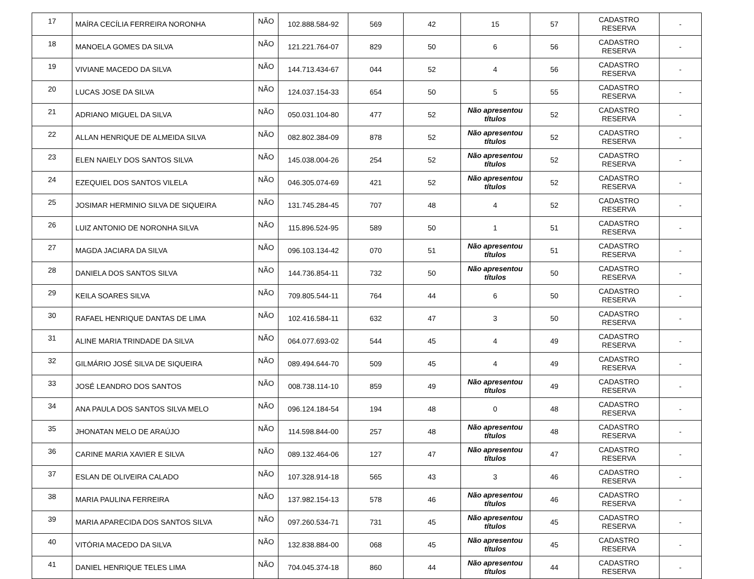| 17 | MAÍRA CECÍLIA FERREIRA NORONHA | NÃO | 102.888.584-92 | 569 | 42 | 15 | 57 | CADASTRO RESERVA | - |
| 18 | MANOELA GOMES DA SILVA | NÃO | 121.221.764-07 | 829 | 50 | 6 | 56 | CADASTRO RESERVA | - |
| 19 | VIVIANE MACEDO DA SILVA | NÃO | 144.713.434-67 | 044 | 52 | 4 | 56 | CADASTRO RESERVA | - |
| 20 | LUCAS JOSE DA SILVA | NÃO | 124.037.154-33 | 654 | 50 | 5 | 55 | CADASTRO RESERVA | - |
| 21 | ADRIANO MIGUEL DA SILVA | NÃO | 050.031.104-80 | 477 | 52 | Não apresentou títulos | 52 | CADASTRO RESERVA | - |
| 22 | ALLAN HENRIQUE DE ALMEIDA SILVA | NÃO | 082.802.384-09 | 878 | 52 | Não apresentou títulos | 52 | CADASTRO RESERVA | - |
| 23 | ELEN NAIELY DOS SANTOS SILVA | NÃO | 145.038.004-26 | 254 | 52 | Não apresentou títulos | 52 | CADASTRO RESERVA | - |
| 24 | EZEQUIEL DOS SANTOS VILELA | NÃO | 046.305.074-69 | 421 | 52 | Não apresentou títulos | 52 | CADASTRO RESERVA | - |
| 25 | JOSIMAR HERMINIO SILVA DE SIQUEIRA | NÃO | 131.745.284-45 | 707 | 48 | 4 | 52 | CADASTRO RESERVA | - |
| 26 | LUIZ ANTONIO DE NORONHA SILVA | NÃO | 115.896.524-95 | 589 | 50 | 1 | 51 | CADASTRO RESERVA | - |
| 27 | MAGDA JACIARA DA SILVA | NÃO | 096.103.134-42 | 070 | 51 | Não apresentou títulos | 51 | CADASTRO RESERVA | - |
| 28 | DANIELA DOS SANTOS SILVA | NÃO | 144.736.854-11 | 732 | 50 | Não apresentou títulos | 50 | CADASTRO RESERVA | - |
| 29 | KEILA SOARES SILVA | NÃO | 709.805.544-11 | 764 | 44 | 6 | 50 | CADASTRO RESERVA | - |
| 30 | RAFAEL HENRIQUE DANTAS DE LIMA | NÃO | 102.416.584-11 | 632 | 47 | 3 | 50 | CADASTRO RESERVA | - |
| 31 | ALINE MARIA TRINDADE DA SILVA | NÃO | 064.077.693-02 | 544 | 45 | 4 | 49 | CADASTRO RESERVA | - |
| 32 | GILMÁRIO JOSÉ SILVA DE SIQUEIRA | NÃO | 089.494.644-70 | 509 | 45 | 4 | 49 | CADASTRO RESERVA | - |
| 33 | JOSÉ LEANDRO DOS SANTOS | NÃO | 008.738.114-10 | 859 | 49 | Não apresentou títulos | 49 | CADASTRO RESERVA | - |
| 34 | ANA PAULA DOS SANTOS SILVA MELO | NÃO | 096.124.184-54 | 194 | 48 | 0 | 48 | CADASTRO RESERVA | - |
| 35 | JHONATAN MELO DE ARAÚJO | NÃO | 114.598.844-00 | 257 | 48 | Não apresentou títulos | 48 | CADASTRO RESERVA | - |
| 36 | CARINE MARIA XAVIER E SILVA | NÃO | 089.132.464-06 | 127 | 47 | Não apresentou títulos | 47 | CADASTRO RESERVA | - |
| 37 | ESLAN DE OLIVEIRA CALADO | NÃO | 107.328.914-18 | 565 | 43 | 3 | 46 | CADASTRO RESERVA | - |
| 38 | MARIA PAULINA FERREIRA | NÃO | 137.982.154-13 | 578 | 46 | Não apresentou títulos | 46 | CADASTRO RESERVA | - |
| 39 | MARIA APARECIDA DOS SANTOS SILVA | NÃO | 097.260.534-71 | 731 | 45 | Não apresentou títulos | 45 | CADASTRO RESERVA | - |
| 40 | VITÓRIA MACEDO DA SILVA | NÃO | 132.838.884-00 | 068 | 45 | Não apresentou títulos | 45 | CADASTRO RESERVA | - |
| 41 | DANIEL HENRIQUE TELES LIMA | NÃO | 704.045.374-18 | 860 | 44 | Não apresentou títulos | 44 | CADASTRO RESERVA | - |